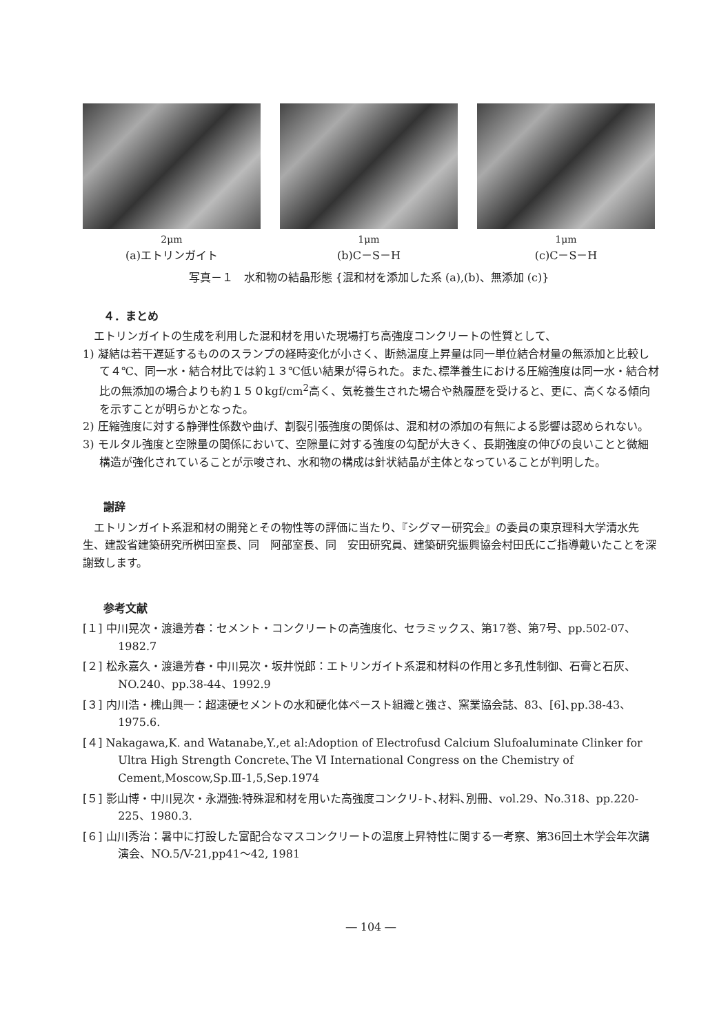2μm
(a)エトリンガイト
1μm
(b)C－S－H
1μm
(c)C－S－H
写真－１　水和物の結晶形態 {混和材を添加した系 (a),(b)、無添加 (c)}
４．まとめ
エトリンガイトの生成を利用した混和材を用いた現場打ち高強度コンクリートの性質として、
1) 凝結は若干遅延するもののスランプの経時変化が小さく、断熱温度上昇量は同一単位結合材量の無添加と比較して４℃、同一水・結合材比では約１３℃低い結果が得られた。また､標準養生における圧縮強度は同一水・結合材比の無添加の場合よりも約１５０kgf/cm<sup>2</sup>高く、気乾養生された場合や熱履歴を受けると、更に、高くなる傾向を示すことが明らかとなった。
2) 圧縮強度に対する静弾性係数や曲げ、割裂引張強度の関係は、混和材の添加の有無による影響は認められない。
3) モルタル強度と空隙量の関係において、空隙量に対する強度の勾配が大きく、長期強度の伸びの良いことと微細構造が強化されていることが示唆され、水和物の構成は針状結晶が主体となっていることが判明した。
謝辞
エトリンガイト系混和材の開発とその物性等の評価に当たり、『シグマー研究会』の委員の東京理科大学清水先生、建設省建築研究所桝田室長、同　阿部室長、同　安田研究員、建築研究振興協会村田氏にご指導戴いたことを深謝致します。
参考文献
[１] 中川晃次・渡邉芳春：セメント・コンクリートの高強度化、セラミックス、第17巻、第7号、pp.502-07、1982.7
[２] 松永嘉久・渡邉芳春・中川晃次・坂井悦郎：エトリンガイト系混和材料の作用と多孔性制御、石膏と石灰、NO.240、pp.38-44、1992.9
[３] 内川浩・槐山興一：超速硬セメントの水和硬化体ペースト組織と強さ、窯業協会誌、83、[6]､pp.38-43、1975.6.
[４] Nakagawa,K. and Watanabe,Y.,et al:Adoption of Electrofusd Calcium Slufoaluminate Clinker for Ultra High Strength Concrete､The Ⅵ International Congress on the Chemistry of Cement,Moscow,Sp.Ⅲ-1,5,Sep.1974
[５] 影山博・中川晃次・永淵強:特殊混和材を用いた高強度コンクリ-ト､材料､別冊、vol.29、No.318、pp.220-225、1980.3.
[６] 山川秀治：暑中に打設した富配合なマスコンクリートの温度上昇特性に関する一考察、第36回土木学会年次講演会、NO.5/V-21,pp41～42, 1981
― 104 ―